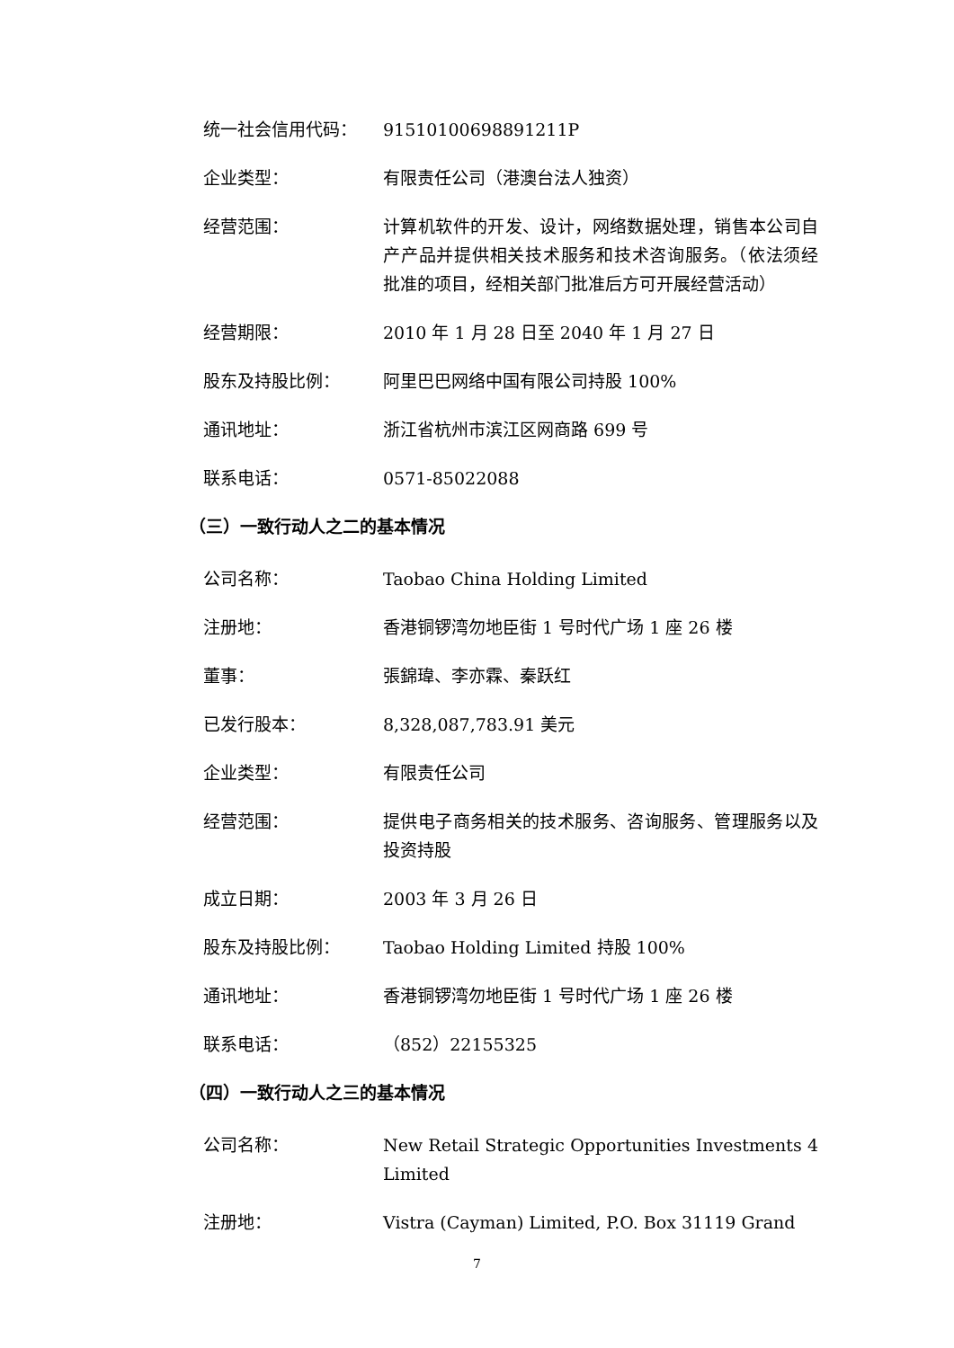统一社会信用代码： 91510100698891211P
企业类型： 有限责任公司（港澳台法人独资）
经营范围： 计算机软件的开发、设计，网络数据处理，销售本公司自产产品并提供相关技术服务和技术咨询服务。（依法须经批准的项目，经相关部门批准后方可开展经营活动）
经营期限： 2010 年 1 月 28 日至 2040 年 1 月 27 日
股东及持股比例： 阿里巴巴网络中国有限公司持股 100%
通讯地址： 浙江省杭州市滨江区网商路 699 号
联系电话： 0571-85022088
（三）一致行动人之二的基本情况
公司名称： Taobao China Holding Limited
注册地： 香港铜锣湾勿地臣街 1 号时代广场 1 座 26 楼
董事： 張錦瑋、李亦霖、秦跃红
已发行股本： 8,328,087,783.91 美元
企业类型： 有限责任公司
经营范围： 提供电子商务相关的技术服务、咨询服务、管理服务以及投资持股
成立日期： 2003 年 3 月 26 日
股东及持股比例： Taobao Holding Limited 持股 100%
通讯地址： 香港铜锣湾勿地臣街 1 号时代广场 1 座 26 楼
联系电话： （852）22155325
（四）一致行动人之三的基本情况
公司名称： New Retail Strategic Opportunities Investments 4 Limited
注册地： Vistra (Cayman) Limited, P.O. Box 31119 Grand
7